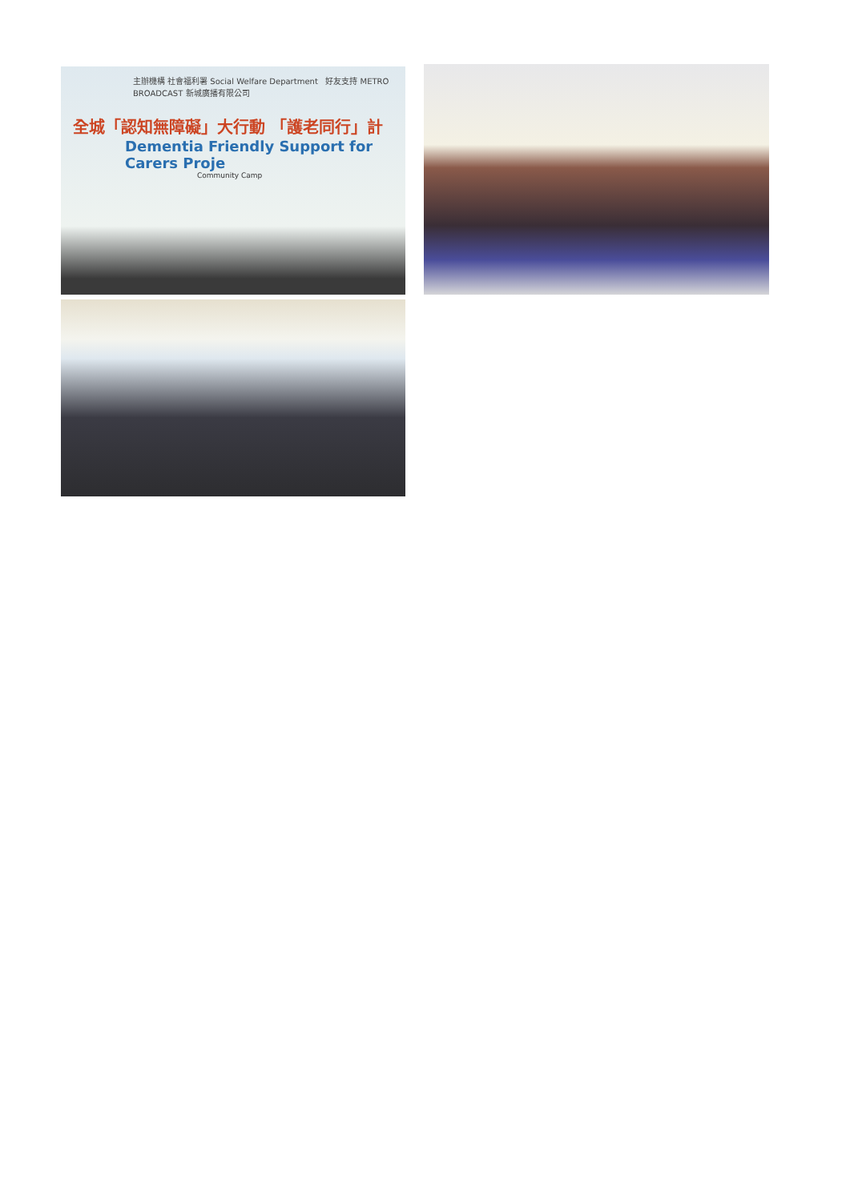主辦機構 社會福利署 Social Welfare Department 好友支持 METRO BROADCAST 新城廣播有限公司
全城「認知無障礙」大行動 「護老同行」計
Dementia Friendly Support for Carers Proje
Community Camp